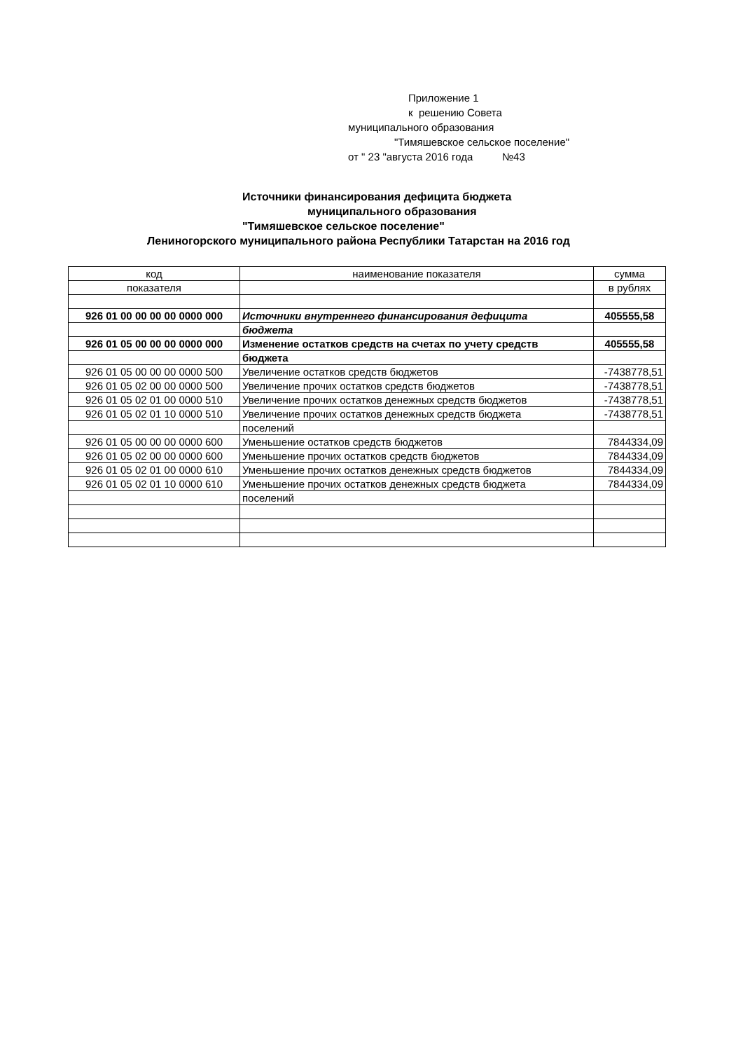Приложение 1
к решению Совета
муниципального образования
"Тимяшевское сельское поселение"
от " 23 "августа 2016 года №43
Источники финансирования дефицита бюджета
муниципального образования
"Тимяшевское сельское поселение"
Лениногорского муниципального района Республики Татарстан на 2016 год
| код | наименование показателя | сумма |
| показателя | | в рублях |
| 926 01 00 00 00 00 0000 000 | Источники внутреннего финансирования дефицита | 405555,58 |
| | бюджета | |
| 926 01 05 00 00 00 0000 000 | Изменение остатков средств на счетах по учету средств | 405555,58 |
| | бюджета | |
| 926 01 05 00 00 00 0000 500 | Увеличение остатков средств бюджетов | -7438778,51 |
| 926 01 05 02 00 00 0000 500 | Увеличение прочих остатков средств бюджетов | -7438778,51 |
| 926 01 05 02 01 00 0000 510 | Увеличение прочих остатков денежных средств бюджетов | -7438778,51 |
| 926 01 05 02 01 10 0000 510 | Увеличение прочих остатков денежных средств бюджета | -7438778,51 |
| | поселений | |
| 926 01 05 00 00 00 0000 600 | Уменьшение остатков средств бюджетов | 7844334,09 |
| 926 01 05 02 00 00 0000 600 | Уменьшение прочих остатков средств бюджетов | 7844334,09 |
| 926 01 05 02 01 00 0000 610 | Уменьшение прочих остатков денежных средств бюджетов | 7844334,09 |
| 926 01 05 02 01 10 0000 610 | Уменьшение прочих остатков денежных средств бюджета | 7844334,09 |
| | поселений | |